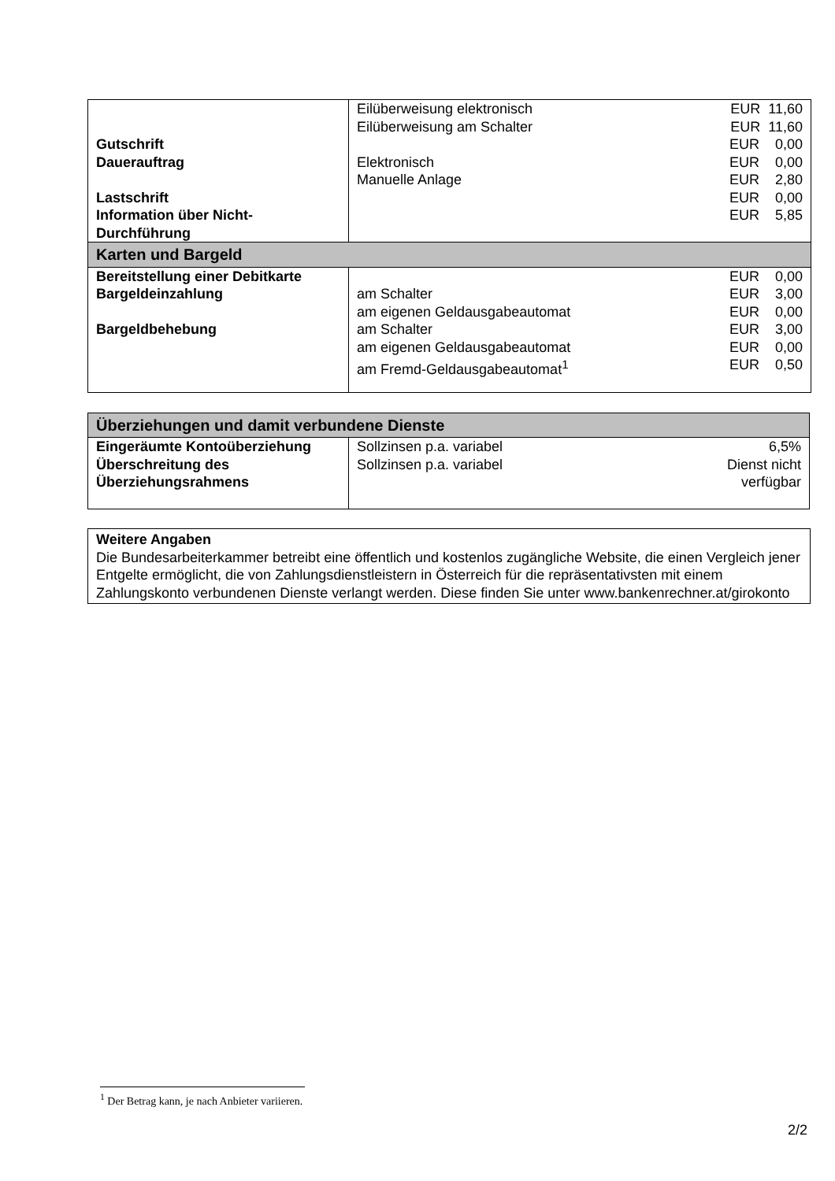| Gutschrift Dauerauftrag Lastschrift Information über Nicht- Durchführung | Eilüberweisung elektronisch Eilüberweisung am Schalter Elektronisch Manuelle Anlage | EUR 11,60 EUR 11,60 EUR 0,00 EUR 0,00 EUR 2,80 EUR 0,00 EUR 5,85 |
| Karten und Bargeld | | |
| Bereitstellung einer Debitkarte Bargeldeinzahlung Bargeldbehebung | am Schalter am eigenen Geldausgabeautomat am Schalter am eigenen Geldausgabeautomat am Fremd-Geldausgabeautomat<sup>1</sup> | EUR 0,00 EUR 3,00 EUR 0,00 EUR 3,00 EUR 0,00 EUR 0,50 |
| Überziehungen und damit verbundene Dienste | | |
| Eingeräumte Kontoüberziehung Überschreitung des Überziehungsrahmens | Sollzinsen p.a. variabel Sollzinsen p.a. variabel | 6,5% Dienst nicht verfügbar |
Weitere Angaben
Die Bundesarbeiterkammer betreibt eine öffentlich und kostenlos zugängliche Website, die einen Vergleich jener Entgelte ermöglicht, die von Zahlungsdienstleistern in Österreich für die repräsentativsten mit einem Zahlungskonto verbundenen Dienste verlangt werden. Diese finden Sie unter www.bankenrechner.at/girokonto
<sup>1</sup> Der Betrag kann, je nach Anbieter variieren.
2/2